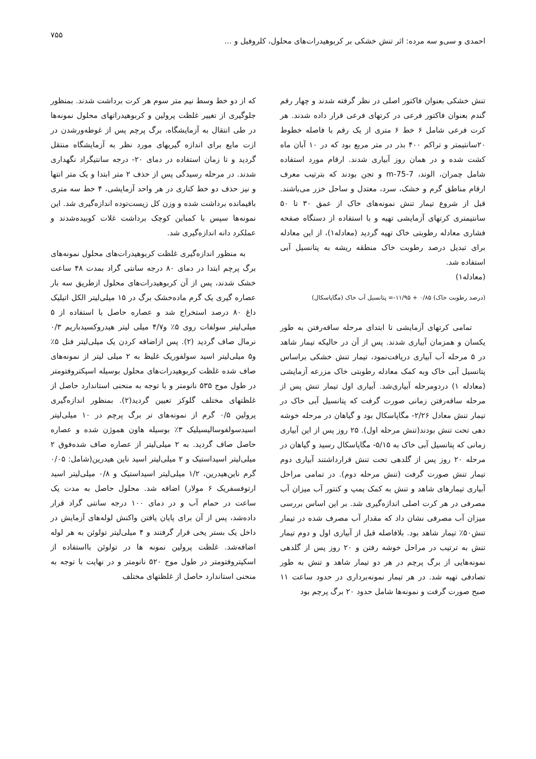احمدی و سی‌و سه مرده: اثر تنش خشکی بر کربوهیدرات‌های محلول، کلروفیل و ...
۷۵۵
تنش خشکی بعنوان فاکتور اصلی در نظر گرفته شدند و چهار رقم گندم بعنوان فاکتور فرعی در کرتهای فرعی قرار داده شدند. هر کرت فرعی شامل ۶ خط ۶ متری از یک رقم با فاصله خطوط ۲۰سانتیمتر و تراکم ۴۰۰ بذر در متر مربع بود که در ۱۰ آبان ماه کشت شده و در همان روز آبیاری شدند. ارقام مورد استفاده شامل چمران، الوند، m-75-7 و تجن بودند که بترتیب معرف ارقام مناطق گرم و خشک، سرد، معتدل و ساحل خزر می‌باشند. قبل از شروع تیمار تنش نمونه‌های خاک از عمق ۳۰ تا ۵۰ سانتیمتری کرتهای آزمایشی تهیه و با استفاده از دستگاه صفحه فشاری معادله رطوبتی خاک تهیه گردید (معادله۱)، از این معادله برای تبدیل درصد رطوبت خاک منطقه ریشه به پتانسیل آبی استفاده شد.
(معادله۱)
(درصد رطوبت خاک) ۰/۸۵ + ۱۱/۹۵-= پتانسیل آب خاک (مگاپاسکال)
تمامی کرتهای آزمایشی تا ابتدای مرحله ساقه‌رفتن به طور یکسان و همزمان آبیاری شدند. پس از آن در حالیکه تیمار شاهد در ۵ مرحله آب آبیاری دریافت‌نمود، تیمار تنش خشکی براساس پتانسیل آبی خاک وبه کمک معادله رطوبتی خاک مزرعه آزمایشی (معادله ۱) دردومرحله آبیاری‌شد. آبیاری اول تیمار تنش پس از مرحله ساقه‌رفتن زمانی صورت گرفت که پتانسیل آبی خاک در تیمار تنش معادل ۲/۲۶- مگاپاسکال بود و گیاهان در مرحله خوشه دهی تحت تنش بودند(تنش مرحله اول). ۲۵ روز پس از این آبیاری زمانی که پتانسیل آبی خاک به ۵/۱۵- مگاپاسکال رسید و گیاهان در مرحله ۲۰ روز پس از گلدهی تحت تنش قرارداشتند آبیاری دوم تیمار تنش صورت گرفت (تنش مرحله دوم). در تمامی مراحل آبیاری تیمارهای شاهد و تنش به کمک پمپ و کنتور آب میزان آب مصرفی در هر کرت اصلی اندازه‌گیری شد. بر این اساس بررسی میزان آب مصرفی نشان داد که مقدار آب مصرف شده در تیمار تنش۵۰٪ تیمار شاهد بود. بلافاصله قبل از آبیاری اول و دوم تیمار تنش به ترتیب در مراحل خوشه رفتن و ۲۰ روز پس از گلدهی نمونه‌هایی از برگ پرچم در هر دو تیمار شاهد و تنش به طور تصادفی تهیه شد. در هر تیمار نمونه‌برداری در حدود ساعت ۱۱ صبح صورت گرفت و نمونه‌ها شامل حدود ۲۰ برگ پرچم بود
که از دو خط وسط نیم متر سوم هر کرت برداشت شدند. بمنظور جلوگیری از تغییر غلظت پرولین و کربوهیدراتهای محلول نمونه‌ها در طی انتقال به آزمایشگاه، برگ پرچم پس از غوطه‌ورشدن در ازت مایع برای اندازه گیریهای مورد نظر به آزمایشگاه منتقل گردید و تا زمان استفاده در دمای ۲۰- درجه سانتیگراد نگهداری شدند. در مرحله رسیدگی پس از حذف ۲ متر ابتدا و یک متر انتها و نیز حذف دو خط کناری در هر واحد آزمایشی، ۴ خط سه متری باقیمانده برداشت شده و وزن کل زیست‌توده اندازه‌گیری شد. این نمونه‌ها سپس با کمباین کوچک برداشت غلات کوبیده‌شدند و عملکرد دانه اندازه‌گیری شد.
به منظور اندازه‌گیری غلظت کربوهیدرات‌های محلول نمونه‌های برگ پرچم ابتدا در دمای ۸۰ درجه سانتی گراد بمدت ۴۸ ساعت خشک شدند، پس از آن کربوهیدرات‌های محلول ازطریق سه بار عصاره گیری یک گرم ماده‌خشک برگ در ۱۵ میلی‌لیتر الکل اتیلیک داغ ۸۰ درصد استخراج شد و عصاره حاصل با استفاده از ۵ میلی‌لیتر سولفات روی ۵٪ و۴/۷ میلی لیتر هیدروکسیدباریم ۰/۳ نرمال صاف گردید (۲). پس ازاضافه کردن یک میلی‌لیتر فنل ۵٪ و۵ میلی‌لیتر اسید سولفوریک غلیظ به ۲ میلی لیتر از نمونه‌های صاف شده غلظت کربوهیدرات‌های محلول بوسیله اسپکتروفتومتر در طول موج ۵۳۵ نانومتر و با توجه به منحنی استاندارد حاصل از غلظتهای مختلف گلوکز تعیین گردید(۲). بمنظور اندازه‌گیری پرولین ۰/۵ گرم از نمونه‌های تر برگ پرچم در ۱۰ میلی‌لیتر اسیدسولفوسالیسیلیک ۳٪ بوسیله هاون هموژن شده و عصاره حاصل صاف گردید. به ۲ میلی‌لیتر از عصاره صاف شده‌فوق ۲ میلی‌لیتر اسیداستیک و ۲ میلی‌لیتر اسید ناین هیدرین(شامل: ۰/۰۵ گرم ناین‌هیدرین، ۱/۲ میلی‌لیتر اسیداستیک و ۰/۸ میلی‌لیتر اسید ارتوفسفریک ۶ مولار) اضافه شد. محلول حاصل به مدت یک ساعت در حمام آب و در دمای ۱۰۰ درجه سانتی گراد قرار داده‌شد، پس از آن برای پایان یافتن واکنش لوله‌های آزمایش در داخل یک بستر یخی قرار گرفتند و ۴ میلی‌لیتر تولوئن به هر لوله اضافه‌شد. غلظت پرولین نمونه ها در تولوئن بااستفاده از اسکپتروفتومتر در طول موج ۵۲۰ نانومتر و در نهایت با توجه به منحنی استاندارد حاصل از غلظتهای مختلف